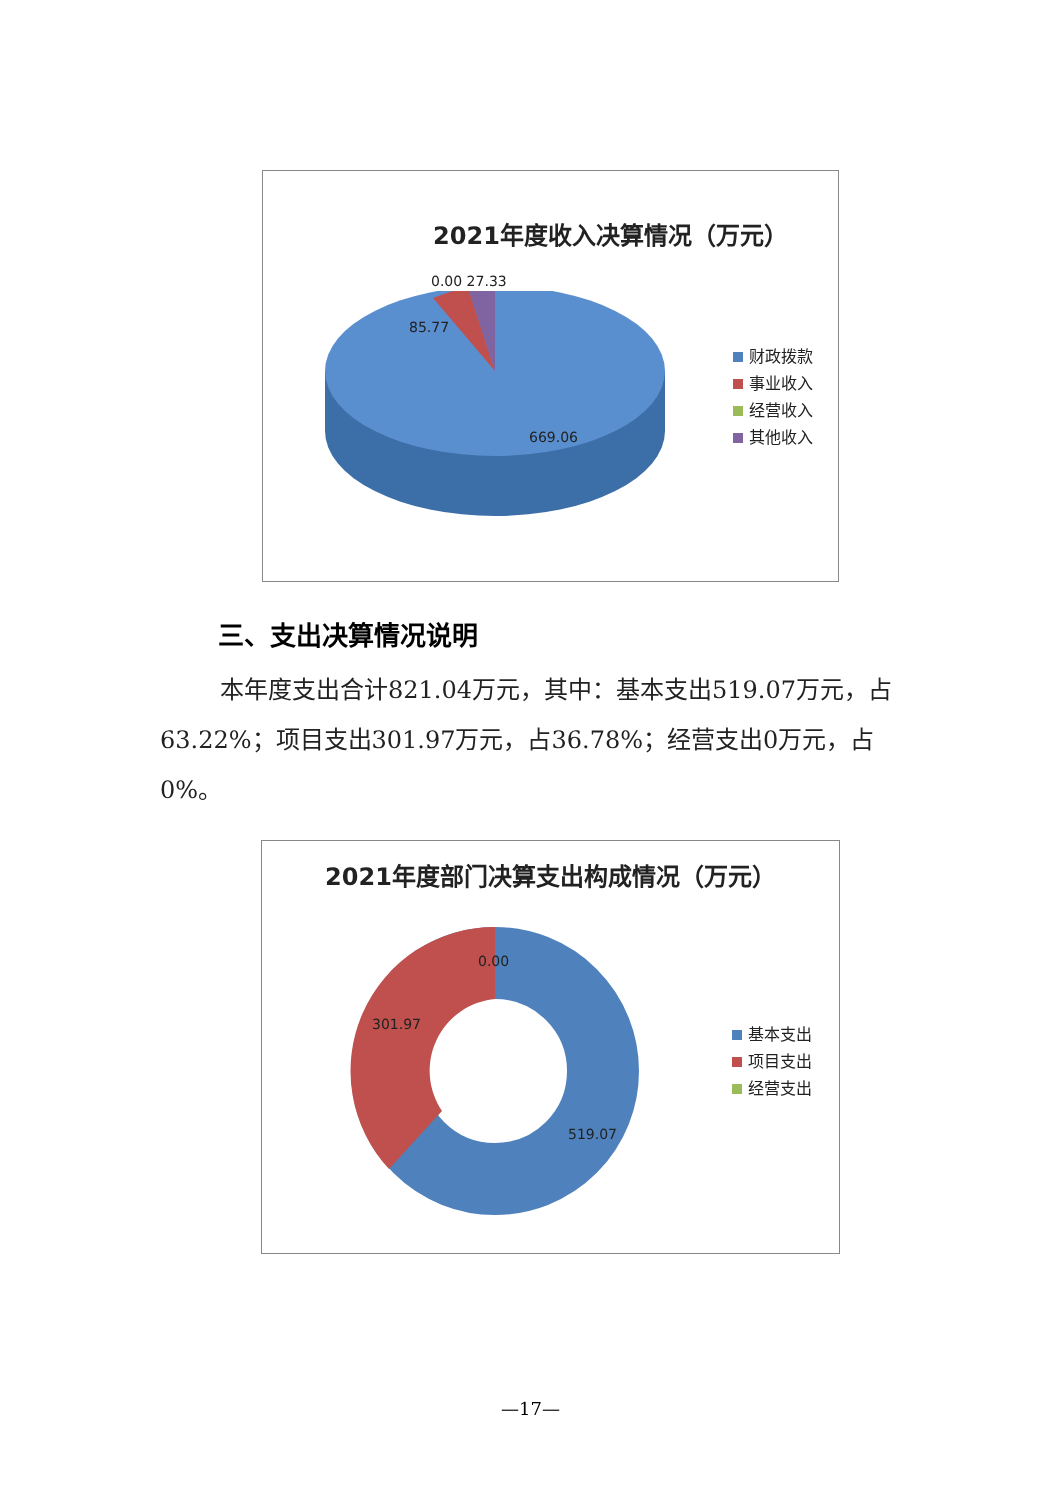2021年度收入决算情况（万元）
0.00 27.33
85.77
669.06
财政拨款
事业收入
经营收入
其他收入
三、支出决算情况说明
本年度支出合计821.04万元，其中：基本支出519.07万元，占63.22%；项目支出301.97万元，占36.78%；经营支出0万元，占0%。
2021年度部门决算支出构成情况（万元）
0.00
301.97
519.07
基本支出
项目支出
经营支出
—17—